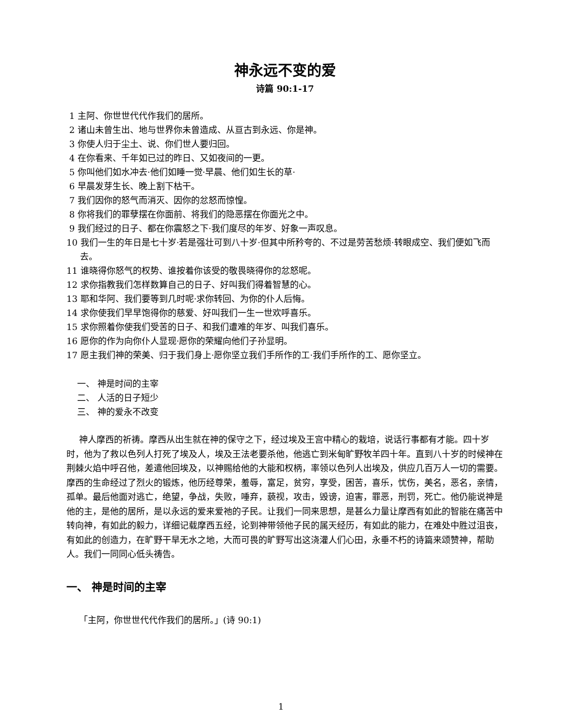神永远不变的爱
诗篇 90:1-17
1 主阿、你世世代代作我们的居所。
2 诸山未曾生出、地与世界你未曾造成、从亘古到永远、你是神。
3 你使人归于尘土、说、你们世人要归回。
4 在你看来、千年如已过的昨日、又如夜间的一更。
5 你叫他们如水冲去·他们如睡一觉·早晨、他们如生长的草·
6 早晨发芽生长、晚上割下枯干。
7 我们因你的怒气而消灭、因你的忿怒而惊惶。
8 你将我们的罪孽摆在你面前、将我们的隐恶摆在你面光之中。
9 我们经过的日子、都在你震怒之下·我们度尽的年岁、好象一声叹息。
10 我们一生的年日是七十岁·若是强壮可到八十岁·但其中所矜夸的、不过是劳苦愁烦·转眼成空、我们便如飞而去。
11 谁晓得你怒气的权势、谁按着你该受的敬畏晓得你的忿怒呢。
12 求你指教我们怎样数算自己的日子、好叫我们得着智慧的心。
13 耶和华阿、我们要等到几时呢·求你转回、为你的仆人后悔。
14 求你使我们早早饱得你的慈爱、好叫我们一生一世欢呼喜乐。
15 求你照着你使我们受苦的日子、和我们遭难的年岁、叫我们喜乐。
16 愿你的作为向你仆人显现·愿你的荣耀向他们子孙显明。
17 愿主我们神的荣美、归于我们身上·愿你坚立我们手所作的工·我们手所作的工、愿你坚立。
一、 神是时间的主宰
二、 人活的日子短少
三、 神的爱永不改变
神人摩西的祈祷。摩西从出生就在神的保守之下，经过埃及王宫中精心的栽培，说话行事都有才能。四十岁时，他为了救以色列人打死了埃及人，埃及王法老要杀他，他逃亡到米甸旷野牧羊四十年。直到八十岁的时候神在荆棘火焰中呼召他，差遣他回埃及，以神赐给他的大能和权柄，率领以色列人出埃及，供应几百万人一切的需要。摩西的生命经过了烈火的锻炼，他历经尊荣，羞辱，富足，贫穷，享受，困苦，喜乐，忧伤，美名，恶名，亲情，孤单。最后他面对逃亡，绝望，争战，失败，唾弃，藐视，攻击，毁谤，迫害，罪恶，刑罚，死亡。他仍能说神是他的主，是他的居所，是以永远的爱来爱祂的子民。让我们一同来思想，是甚么力量让摩西有如此的智能在痛苦中转向神，有如此的毅力，详细记载摩西五经，论到神带领他子民的属天经历，有如此的能力，在难处中胜过沮丧，有如此的创造力，在旷野干旱无水之地，大而可畏的旷野写出这浇灌人们心田，永垂不朽的诗篇来颂赞神，帮助人。我们一同同心低头祷告。
一、 神是时间的主宰
「主阿，你世世代代作我们的居所。」(诗 90:1)
1